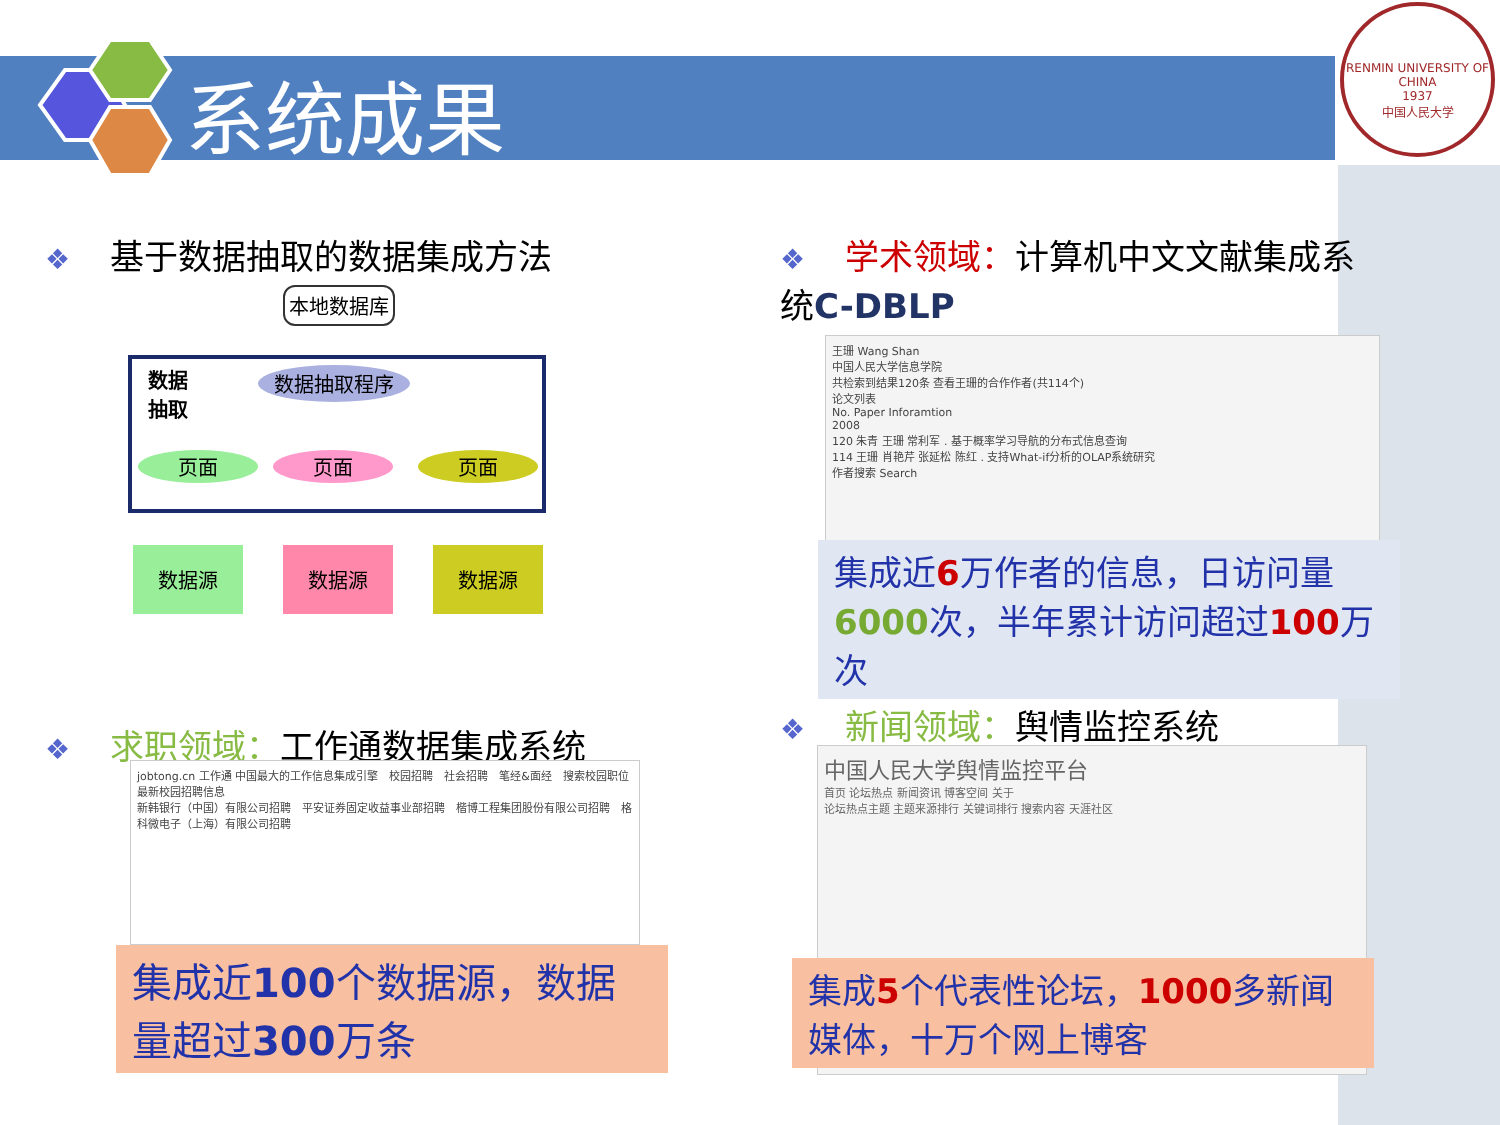系统成果
RENMIN UNIVERSITY OF CHINA
1937
中国人民大学
❖ 基于数据抽取的数据集成方法
❖ 学术领域：计算机中文文献集成系统C-DBLP
本地数据库
数据
抽取
数据抽取程序
页面 页面 页面
数据源 数据源 数据源
王珊 Wang Shan
中国人民大学信息学院
共检索到结果120条 查看王珊的合作作者(共114个)
论文列表
No. Paper Inforamtion
2008
120 朱青 王珊 常利军 . 基于概率学习导航的分布式信息查询
114 王珊 肖艳芹 张延松 陈红 . 支持What-if分析的OLAP系统研究
作者搜索 Search
集成近6万作者的信息，日访问量6000次，半年累计访问超过100万次
❖ 求职领域：工作通数据集成系统
jobtong.cn 工作通 中国最大的工作信息集成引擎　校园招聘　社会招聘　笔经&面经　搜索校园职位
最新校园招聘信息
新韩银行（中国）有限公司招聘　平安证券固定收益事业部招聘　楷博工程集团股份有限公司招聘　格科微电子（上海）有限公司招聘
集成近100个数据源，数据量超过300万条
❖ 新闻领域：舆情监控系统
中国人民大学舆情监控平台
首页 论坛热点 新闻资讯 博客空间 关于
论坛热点主题 主题来源排行 关键词排行 搜索内容 天涯社区
集成5个代表性论坛，1000多新闻媒体，十万个网上博客